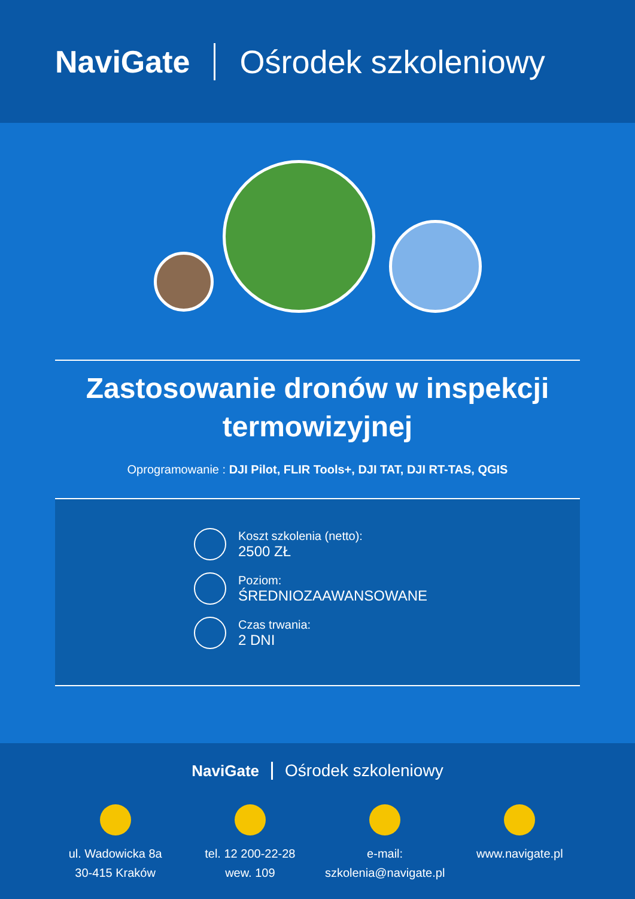NaviGate Ośrodek szkoleniowy
Zastosowanie dronów w inspekcji termowizyjnej
Oprogramowanie : DJI Pilot, FLIR Tools+, DJI TAT, DJI RT-TAS, QGIS
Koszt szkolenia (netto):
2500 ZŁ
Poziom:
ŚREDNIOZAAWANSOWANE
Czas trwania:
2 DNI
NaviGate Ośrodek szkoleniowy
ul. Wadowicka 8a
30-415 Kraków
tel. 12 200-22-28
wew. 109
e-mail:
szkolenia@navigate.pl
www.navigate.pl